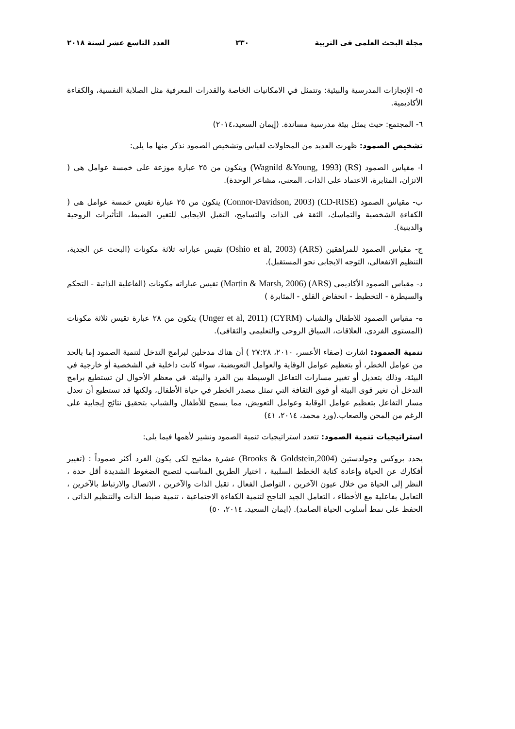مجلة البحث العلمى فى التربية ٢٣٠ العدد التاسع عشر لسنة ٢٠١٨
٥- الإنجازات المدرسية والبيئية: وتتمثل في الامكانيات الخاصة والقدرات المعرفية مثل الصلابة النفسية، والكفاءة الأكاديمية.
٦- المجتمع: حيث يمثل بيئة مدرسية مساندة. (إيمان السعيد،٢٠١٤)
تشخيص الصمود: ظهرت العديد من المحاولات لقياس وتشخيص الصمود نذكر منها ما يلى:
ا- مقياس الصمود (RS) (Wagnild &Young, 1993) ويتكون من ٢٥ عبارة موزعة على خمسة عوامل هى ( الاتزان، المثابرة، الاعتماد على الذات، المعنى، مشاعر الوحدة).
ب- مقياس الصمود (CD-RISE) (Connor-Davidson, 2003) يتكون من ٢٥ عبارة تقيس خمسة عوامل هى ( الكفاءة الشخصية والتماسك، الثقة فى الذات والتسامح، التقبل الايجابى للتغير، الضبط، التأثيرات الروحية والدينية).
ج- مقياس الصمود للمراهقين (ARS) (Oshio et al, 2003) تقيس عباراته ثلاثة مكونات (البحث عن الجدية، التنظيم الانفعالى، التوجه الايجابى نحو المستقبل).
د- مقياس الصمود الأكاديمى (ARS) (Martin & Marsh, 2006) تقيس عباراته مكونات (الفاعلية الذاتية - التحكم والسيطرة - التخطيط - انخفاض القلق - المثابرة )
ه- مقياس الصمود للاطفال والشباب (CYRM) (Unger et al, 2011) يتكون من ٢٨ عبارة تقيس ثلاثة مكونات (المستوى الفردى، العلاقات، السياق الروحى والتعليمى والثقافى).
تنمية الصمود: اشارت (صفاء الأعسر، ٢٠١٠، ٢٧:٢٨ ) أن هناك مدخلين لبرامج التدخل لتنمية الصمود إما بالحد من عوامل الخطر، أو بتعظيم عوامل الوقاية والعوامل التعويضية، سواء كانت داخلية في الشخصية أو خارجية في البيئة، وذلك بتعديل أو تغيير مسارات التفاعل الوسيطة بين الفرد والبيئة. في معظم الأحوال لن تستطيع برامج التدخل أن تغير قوى البيئة أو قوى الثقافة التي تمثل مصدر الخطر في حياة الأطفال، ولكنها قد تستطيع أن تعدل مسار التفاعل بتعظيم عوامل الوقاية وعوامل التعويض، مما يسمح للأطفال والشباب بتحقيق نتائج إيجابية على الرغم من المحن والصعاب.(ورد محمد، ٢٠١٤، ٤١)
استراتيجيات تنمية الصمود: تتعدد استراتيجيات تنمية الصمود ونشير لأهمها فيما يلى:
يحدد بروكس وجولدستين (Brooks & Goldstein,2004) عشرة مفاتيح لكى يكون الفرد أكثر صموداً : (تغيير أفكارك عن الحياة وإعادة كتابة الخطط السلبية ، اختيار الطريق المناسب لتصبح الضغوط الشديدة أقل حدة ، النظر إلى الحياة من خلال عيون الآخرين ، التواصل الفعال ، تقبل الذات والآخرين ، الاتصال والارتباط بالآخرين ، التعامل بفاعلية مع الأخطاء ، التعامل الجيد الناجح لتنمية الكفاءة الاجتماعية ، تنمية ضبط الذات والتنظيم الذاتى ، الحفظ على نمط أسلوب الحياة الصامد). (ايمان السعيد، ٢٠١٤، ٥٠)